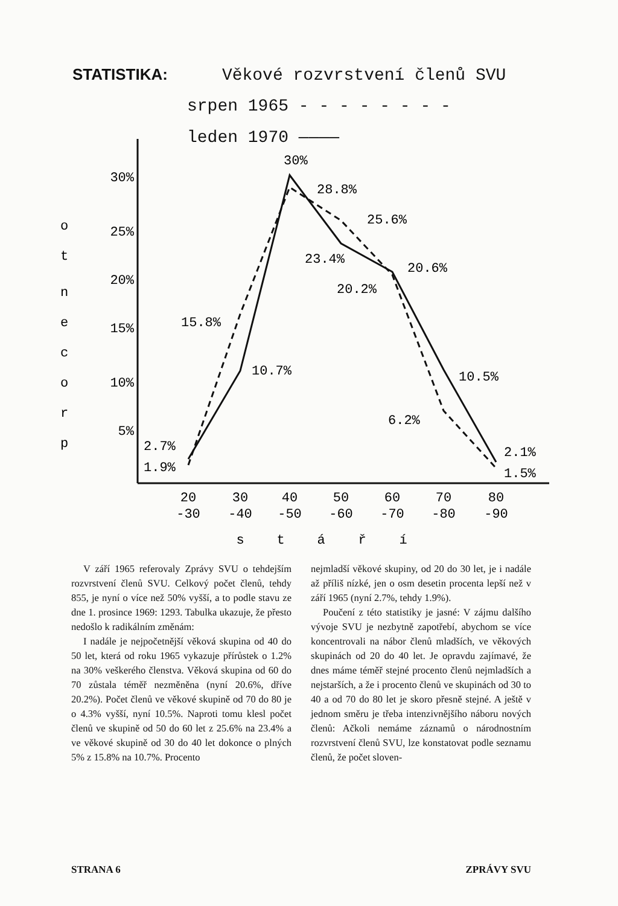STATISTIKA: Věkové rozvrstvení členů SVU
srpen 1965 - - - - - - - -
leden 1970 ————
30%
25%
20%
15%
10%
5%
o
t
n
e
c
o
r
p
30%
28.8%
25.6%
23.4%
20.6%
20.2%
15.8%
10.7%
10.5%
6.2%
2.7%
1.9%
2.1%
1.5%
20
-30
30
-40
40
-50
50
-60
60
-70
70
-80
80
-90
s
t
á
ř
í
V září 1965 referovaly Zprávy SVU o tehdejším rozvrstvení členů SVU. Celkový počet členů, tehdy 855, je nyní o více než 50% vyšší, a to podle stavu ze dne 1. prosince 1969: 1293. Tabulka ukazuje, že přesto nedošlo k radikálním změnám:
I nadále je nejpočetnější věková skupina od 40 do 50 let, která od roku 1965 vykazuje přírůstek o 1.2% na 30% veškerého členstva. Věková skupina od 60 do 70 zůstala téměř nezměněna (nyní 20.6%, dříve 20.2%). Počet členů ve věkové skupině od 70 do 80 je o 4.3% vyšší, nyní 10.5%. Naproti tomu klesl počet členů ve skupině od 50 do 60 let z 25.6% na 23.4% a ve věkové skupině od 30 do 40 let dokonce o plných 5% z 15.8% na 10.7%. Procento
nejmladší věkové skupiny, od 20 do 30 let, je i nadále až příliš nízké, jen o osm desetin procenta lepší než v září 1965 (nyní 2.7%, tehdy 1.9%).
Poučení z této statistiky je jasné: V zájmu dalšího vývoje SVU je nezbytně zapotřebí, abychom se více koncentrovali na nábor členů mladších, ve věkových skupinách od 20 do 40 let. Je opravdu zajímavé, že dnes máme téměř stejné procento členů nejmladších a nejstarších, a že i procento členů ve skupinách od 30 to 40 a od 70 do 80 let je skoro přesně stejné. A ještě v jednom směru je třeba intenzivnějšího náboru nových členů: Ačkoli nemáme záznamů o národnostním rozvrstvení členů SVU, lze konstatovat podle seznamu členů, že počet sloven-
STRANA 6 ZPRÁVY SVU